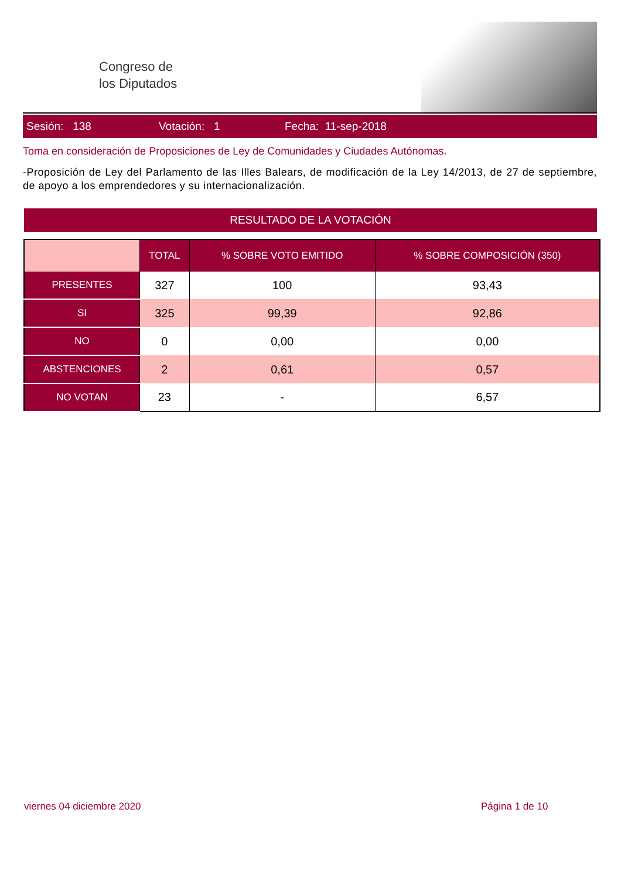Congreso de
los Diputados
Sesión: 138 Votación: 1 Fecha: 11-sep-2018
Toma en consideración de Proposiciones de Ley de Comunidades y Ciudades Autónomas.
-Proposición de Ley del Parlamento de las Illes Balears, de modificación de la Ley 14/2013, de 27 de septiembre, de apoyo a los emprendedores y su internacionalización.
RESULTADO DE LA VOTACIÓN
| | TOTAL | % SOBRE VOTO EMITIDO | % SOBRE COMPOSICIÓN (350) |
| --- | --- | --- | --- |
| PRESENTES | 327 | 100 | 93,43 |
| SI | 325 | 99,39 | 92,86 |
| NO | 0 | 0,00 | 0,00 |
| ABSTENCIONES | 2 | 0,61 | 0,57 |
| NO VOTAN | 23 | - | 6,57 |
viernes 04 diciembre 2020 Página 1 de 10